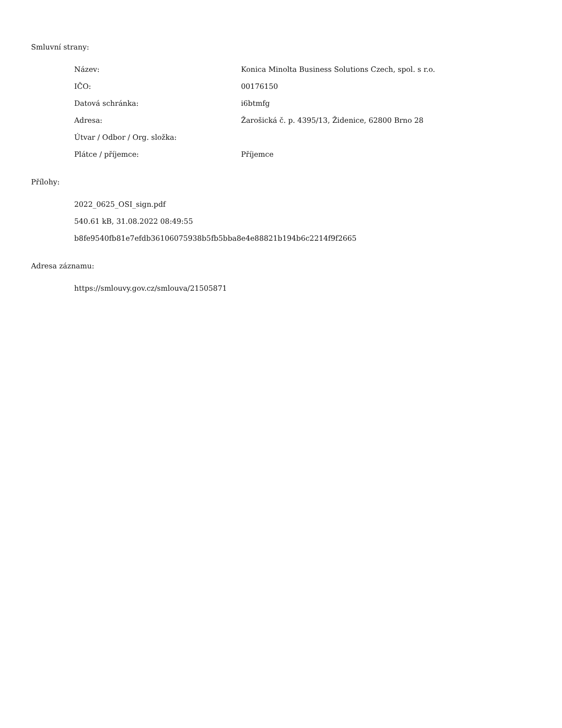Smluvní strany:
| Název: | Konica Minolta Business Solutions Czech, spol. s r.o. |
| IČO: | 00176150 |
| Datová schránka: | i6btmfg |
| Adresa: | Žarošická č. p. 4395/13, Židenice, 62800 Brno 28 |
| Útvar / Odbor / Org. složka: | |
| Plátce / příjemce: | Příjemce |
Přílohy:
2022_0625_OSI_sign.pdf
540.61 kB, 31.08.2022 08:49:55
b8fe9540fb81e7efdb36106075938b5fb5bba8e4e88821b194b6c2214f9f2665
Adresa záznamu:
https://smlouvy.gov.cz/smlouva/21505871